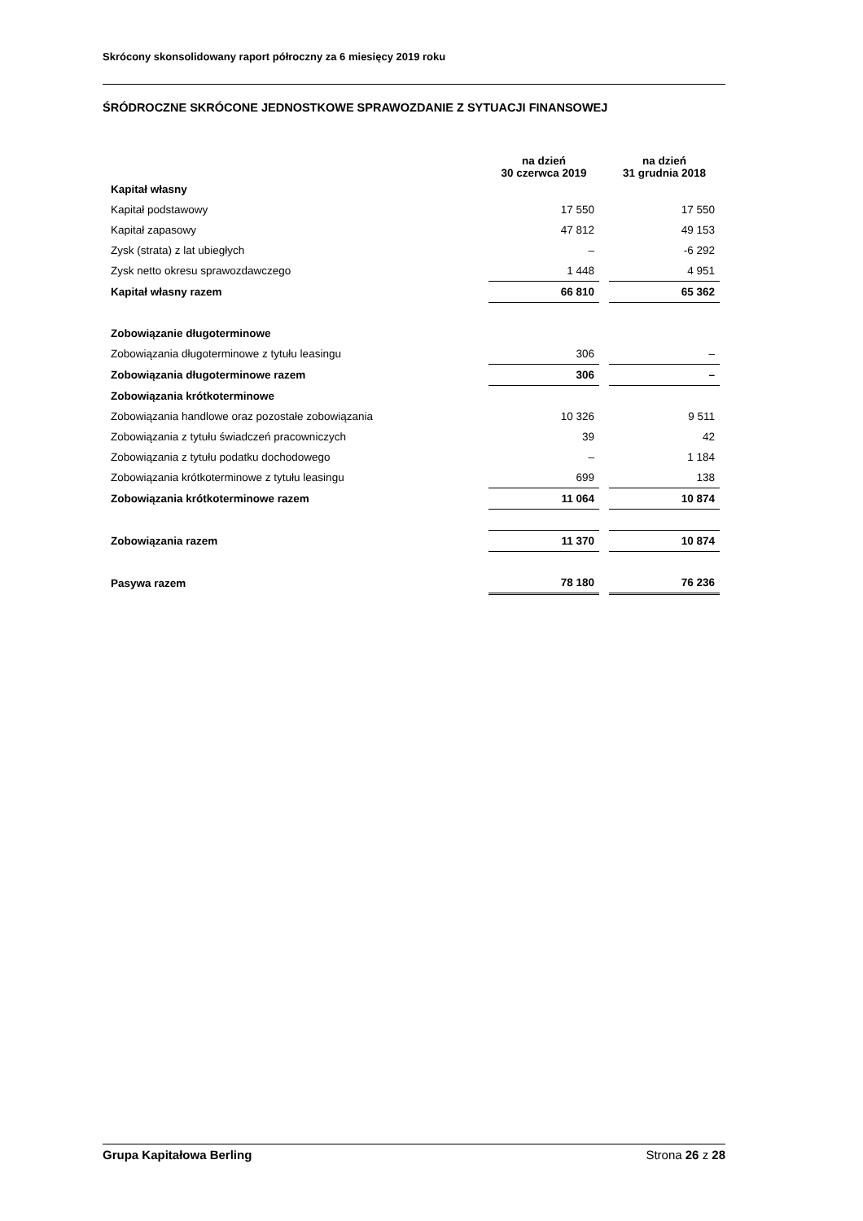Skrócony skonsolidowany raport półroczny za 6 miesięcy 2019 roku
ŚRÓDROCZNE SKRÓCONE JEDNOSTKOWE SPRAWOZDANIE Z SYTUACJI FINANSOWEJ
| | na dzień 30 czerwca 2019 | | na dzień 31 grudnia 2018 |
| --- | --- | --- | --- |
| Kapitał własny | | | |
| Kapitał podstawowy | 17 550 | | 17 550 |
| Kapitał zapasowy | 47 812 | | 49 153 |
| Zysk (strata) z lat ubiegłych | – | | -6 292 |
| Zysk netto okresu sprawozdawczego | 1 448 | | 4 951 |
| Kapitał własny razem | 66 810 | | 65 362 |
| Zobowiązanie długoterminowe | | | |
| Zobowiązania długoterminowe z tytułu leasingu | 306 | | – |
| Zobowiązania długoterminowe razem | 306 | | – |
| Zobowiązania krótkoterminowe | | | |
| Zobowiązania handlowe oraz pozostałe zobowiązania | 10 326 | | 9 511 |
| Zobowiązania z tytułu świadczeń pracowniczych | 39 | | 42 |
| Zobowiązania z tytułu podatku dochodowego | – | | 1 184 |
| Zobowiązania krótkoterminowe z tytułu leasingu | 699 | | 138 |
| Zobowiązania krótkoterminowe razem | 11 064 | | 10 874 |
| Zobowiązania razem | 11 370 | | 10 874 |
| Pasywa razem | 78 180 | | 76 236 |
Grupa Kapitałowa Berling Strona 26 z 28